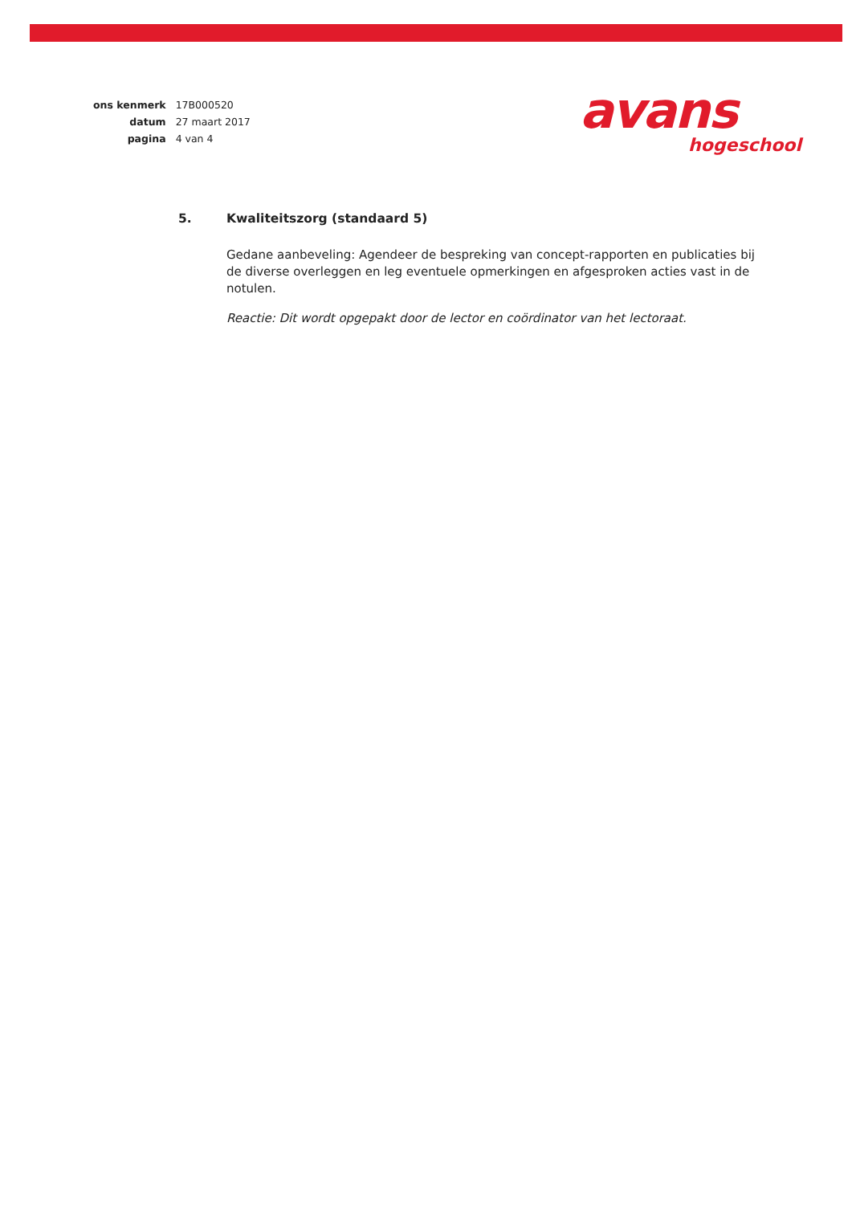| ons kenmerk | 17B000520 |
| datum | 27 maart 2017 |
| pagina | 4 van 4 |
avans
hogeschool
5. Kwaliteitszorg (standaard 5)
Gedane aanbeveling: Agendeer de bespreking van concept-rapporten en publicaties bij de diverse overleggen en leg eventuele opmerkingen en afgesproken acties vast in de notulen.
Reactie: Dit wordt opgepakt door de lector en coördinator van het lectoraat.